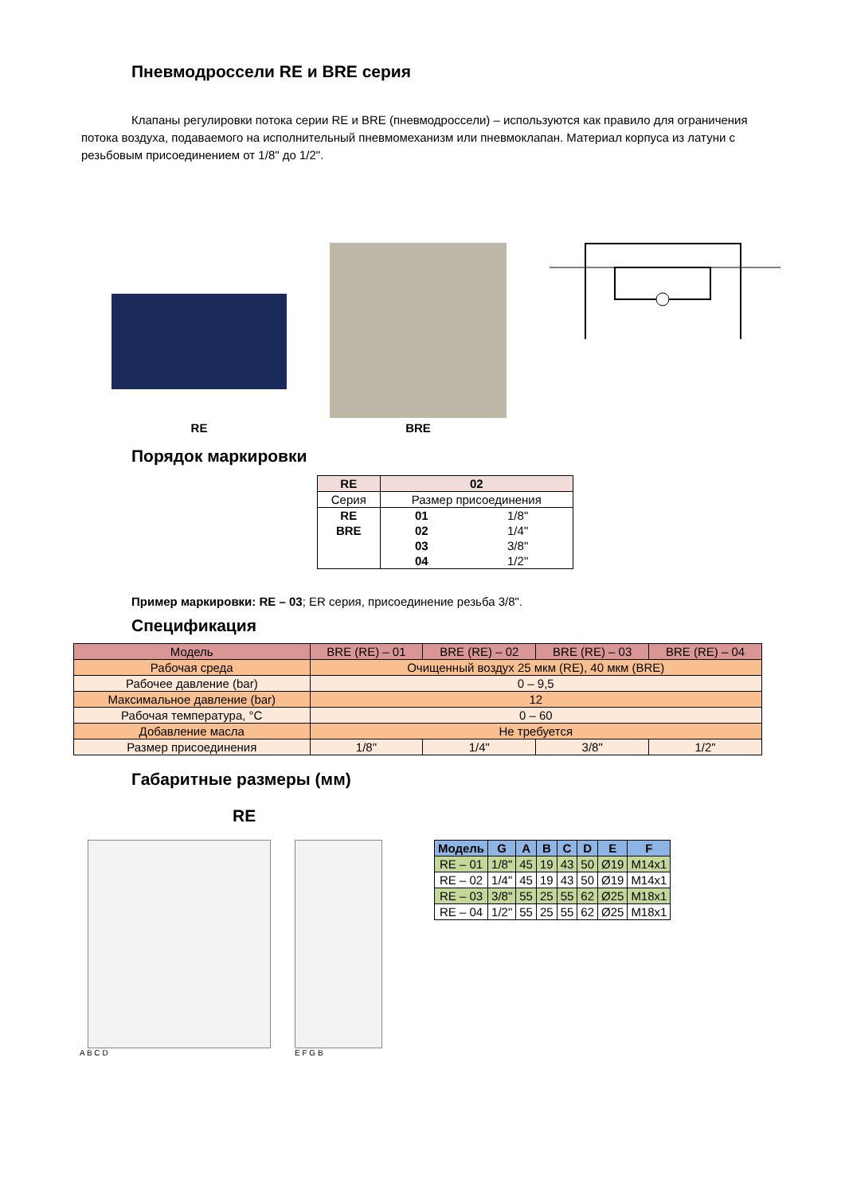Пневмодроссели RE и BRE серия
Клапаны регулировки потока серии RE и BRE (пневмодроссели) – используются как правило для ограничения потока воздуха, подаваемого на исполнительный пневмомеханизм или пневмоклапан. Материал корпуса из латуни с резьбовым присоединением от 1/8" до 1/2".
RE
BRE
Порядок маркировки
| RE | 02 | |
| Серия | Размер присоединения | |
| RE | 01 | 1/8" |
| BRE | 02 | 1/4" |
| | 03 | 3/8" |
| | 04 | 1/2" |
Пример маркировки: RE – 03; ER серия, присоединение резьба 3/8".
Спецификация
| Модель | BRE (RE) – 01 | BRE (RE) – 02 | BRE (RE) – 03 | BRE (RE) – 04 |
| Рабочая среда | Очищенный воздух 25 мкм (RE), 40 мкм (BRE) | | | |
| Рабочее давление (bar) | 0 – 9,5 | | | |
| Максимальное давление (bar) | 12 | | | |
| Рабочая температура, °С | 0 – 60 | | | |
| Добавление масла | Не требуется | | | |
| Размер присоединения | 1/8" | 1/4" | 3/8" | 1/2" |
Габаритные размеры (мм)
RE
A B C D E F G B
| Модель | G | A | B | C | D | E | F |
| --- | --- | --- | --- | --- | --- | --- | --- |
| RE – 01 | 1/8" | 45 | 19 | 43 | 50 | Ø19 | M14x1 |
| RE – 02 | 1/4" | 45 | 19 | 43 | 50 | Ø19 | M14x1 |
| RE – 03 | 3/8" | 55 | 25 | 55 | 62 | Ø25 | M18x1 |
| RE – 04 | 1/2" | 55 | 25 | 55 | 62 | Ø25 | M18x1 |